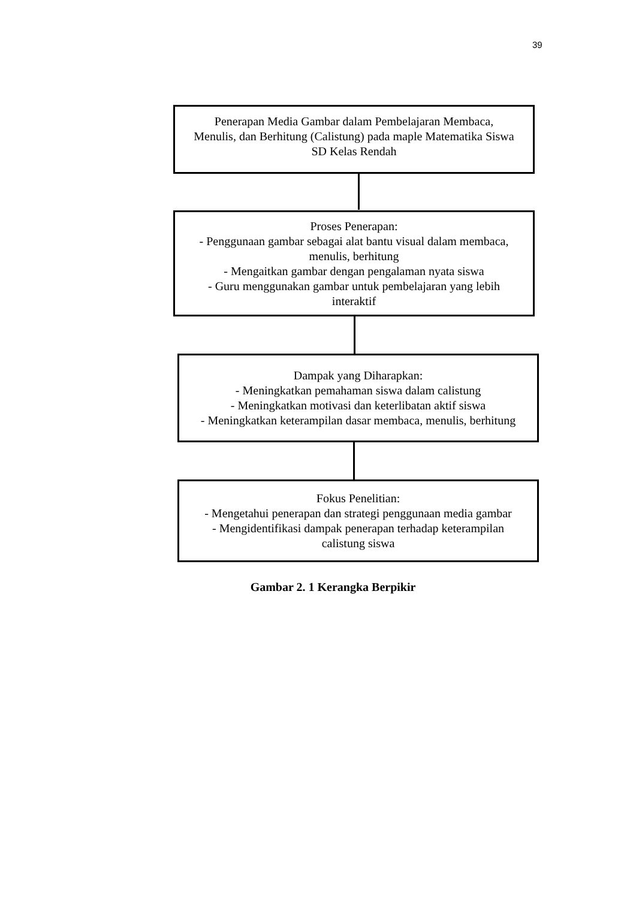39
Penerapan Media Gambar dalam Pembelajaran Membaca,
Menulis, dan Berhitung (Calistung) pada maple Matematika Siswa
SD Kelas Rendah
Proses Penerapan:
- Penggunaan gambar sebagai alat bantu visual dalam membaca,
menulis, berhitung
- Mengaitkan gambar dengan pengalaman nyata siswa
- Guru menggunakan gambar untuk pembelajaran yang lebih
interaktif
Dampak yang Diharapkan:
- Meningkatkan pemahaman siswa dalam calistung
- Meningkatkan motivasi dan keterlibatan aktif siswa
- Meningkatkan keterampilan dasar membaca, menulis, berhitung
Fokus Penelitian:
- Mengetahui penerapan dan strategi penggunaan media gambar
- Mengidentifikasi dampak penerapan terhadap keterampilan
calistung siswa
Gambar 2. 1 Kerangka Berpikir